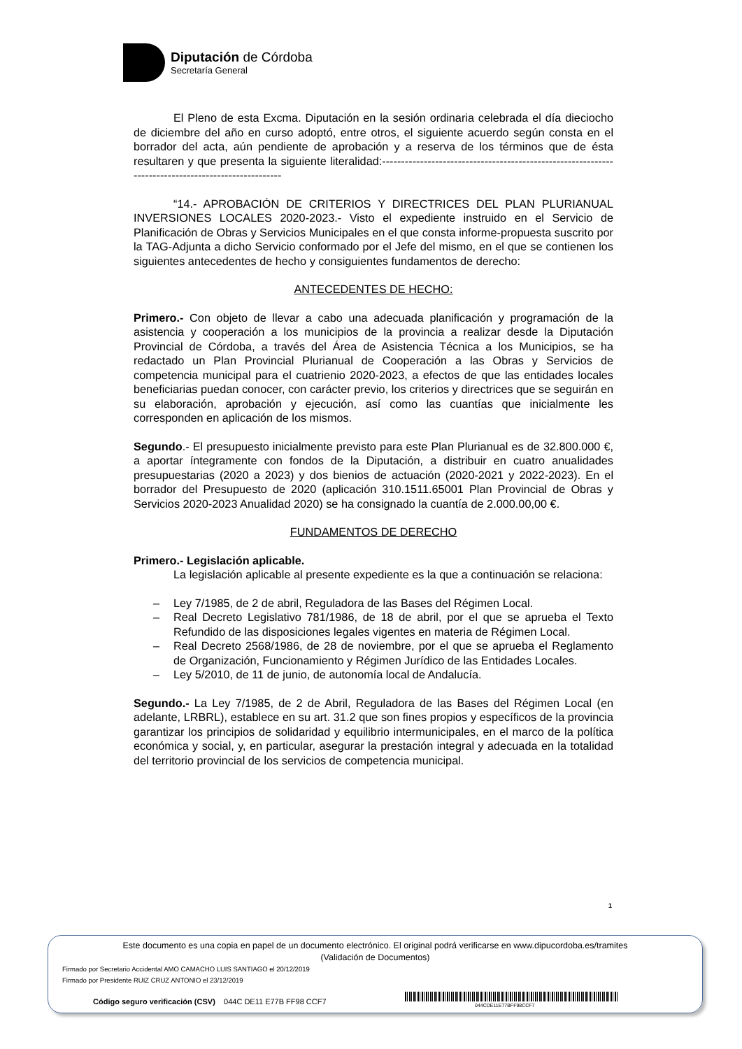Diputación de Córdoba
Secretaría General
El Pleno de esta Excma. Diputación en la sesión ordinaria celebrada el día dieciocho de diciembre del año en curso adoptó, entre otros, el siguiente acuerdo según consta en el borrador del acta, aún pendiente de aprobación y a reserva de los términos que de ésta resultaren y que presenta la siguiente literalidad:----------------------------------------------------------------------------------------------------
“14.- APROBACIÓN DE CRITERIOS Y DIRECTRICES DEL PLAN PLURIANUAL INVERSIONES LOCALES 2020-2023.- Visto el expediente instruido en el Servicio de Planificación de Obras y Servicios Municipales en el que consta informe-propuesta suscrito por la TAG-Adjunta a dicho Servicio conformado por el Jefe del mismo, en el que se contienen los siguientes antecedentes de hecho y consiguientes fundamentos de derecho:
ANTECEDENTES DE HECHO:
Primero.- Con objeto de llevar a cabo una adecuada planificación y programación de la asistencia y cooperación a los municipios de la provincia a realizar desde la Diputación Provincial de Córdoba, a través del Área de Asistencia Técnica a los Municipios, se ha redactado un Plan Provincial Plurianual de Cooperación a las Obras y Servicios de competencia municipal para el cuatrienio 2020-2023, a efectos de que las entidades locales beneficiarias puedan conocer, con carácter previo, los criterios y directrices que se seguirán en su elaboración, aprobación y ejecución, así como las cuantías que inicialmente les corresponden en aplicación de los mismos.
Segundo.- El presupuesto inicialmente previsto para este Plan Plurianual es de 32.800.000 €, a aportar íntegramente con fondos de la Diputación, a distribuir en cuatro anualidades presupuestarias (2020 a 2023) y dos bienios de actuación (2020-2021 y 2022-2023). En el borrador del Presupuesto de 2020 (aplicación 310.1511.65001 Plan Provincial de Obras y Servicios 2020-2023 Anualidad 2020) se ha consignado la cuantía de 2.000.00,00 €.
FUNDAMENTOS DE DERECHO
Primero.- Legislación aplicable.
La legislación aplicable al presente expediente es la que a continuación se relaciona:
– Ley 7/1985, de 2 de abril, Reguladora de las Bases del Régimen Local.
– Real Decreto Legislativo 781/1986, de 18 de abril, por el que se aprueba el Texto Refundido de las disposiciones legales vigentes en materia de Régimen Local.
– Real Decreto 2568/1986, de 28 de noviembre, por el que se aprueba el Reglamento de Organización, Funcionamiento y Régimen Jurídico de las Entidades Locales.
– Ley 5/2010, de 11 de junio, de autonomía local de Andalucía.
Segundo.- La Ley 7/1985, de 2 de Abril, Reguladora de las Bases del Régimen Local (en adelante, LRBRL), establece en su art. 31.2 que son fines propios y específicos de la provincia garantizar los principios de solidaridad y equilibrio intermunicipales, en el marco de la política económica y social, y, en particular, asegurar la prestación integral y adecuada en la totalidad del territorio provincial de los servicios de competencia municipal.
1
Este documento es una copia en papel de un documento electrónico. El original podrá verificarse en www.dipucordoba.es/tramites
(Validación de Documentos)
Firmado por Secretario Accidental AMO CAMACHO LUIS SANTIAGO el 20/12/2019
Firmado por Presidente RUIZ CRUZ ANTONIO el 23/12/2019
Código seguro verificación (CSV) 044C DE11 E77B FF98 CCF7
044CDE11E77BFF98CCF7